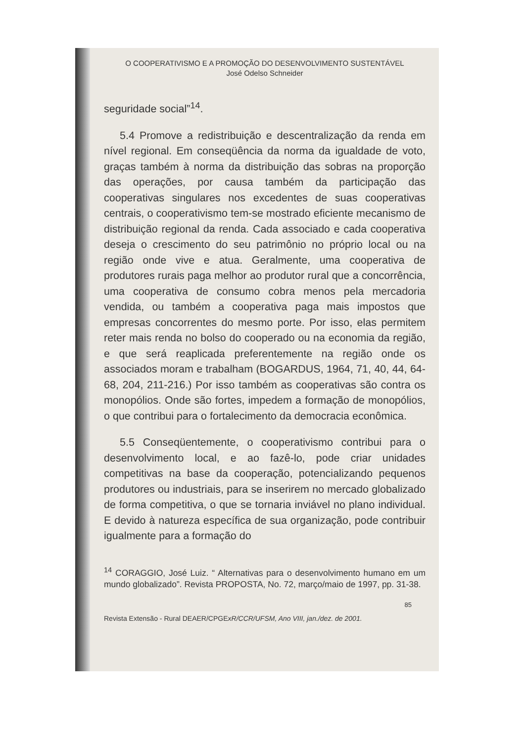O COOPERATIVISMO E A PROMOÇÃO DO DESENVOLVIMENTO SUSTENTÁVEL
José Odelso Schneider
seguridade social”<sup>14</sup>.
5.4 Promove a redistribuição e descentralização da renda em nível regional. Em conseqüência da norma da igualdade de voto, graças também à norma da distribuição das sobras na proporção das operações, por causa também da participação das cooperativas singulares nos excedentes de suas cooperativas centrais, o cooperativismo tem-se mostrado eficiente mecanismo de distribuição regional da renda. Cada associado e cada cooperativa deseja o crescimento do seu patrimônio no próprio local ou na região onde vive e atua. Geralmente, uma cooperativa de produtores rurais paga melhor ao produtor rural que a concorrência, uma cooperativa de consumo cobra menos pela mercadoria vendida, ou também a cooperativa paga mais impostos que empresas concorrentes do mesmo porte. Por isso, elas permitem reter mais renda no bolso do cooperado ou na economia da região, e que será reaplicada preferentemente na região onde os associados moram e trabalham (BOGARDUS, 1964, 71, 40, 44, 64-68, 204, 211-216.) Por isso também as cooperativas são contra os monopólios. Onde são fortes, impedem a formação de monopólios, o que contribui para o fortalecimento da democracia econômica.
5.5 Conseqüentemente, o cooperativismo contribui para o desenvolvimento local, e ao fazê-lo, pode criar unidades competitivas na base da cooperação, potencializando pequenos produtores ou industriais, para se inserirem no mercado globalizado de forma competitiva, o que se tornaria inviável no plano individual. E devido à natureza específica de sua organização, pode contribuir igualmente para a formação do
<sup>14</sup> CORAGGIO, José Luiz. “ Alternativas para o desenvolvimento humano em um mundo globalizado”. Revista PROPOSTA, No. 72, março/maio de 1997, pp. 31-38.
85
Revista Extensão - Rural DEAER/CPGExR/CCR/UFSM, Ano VIII, jan./dez. de 2001.